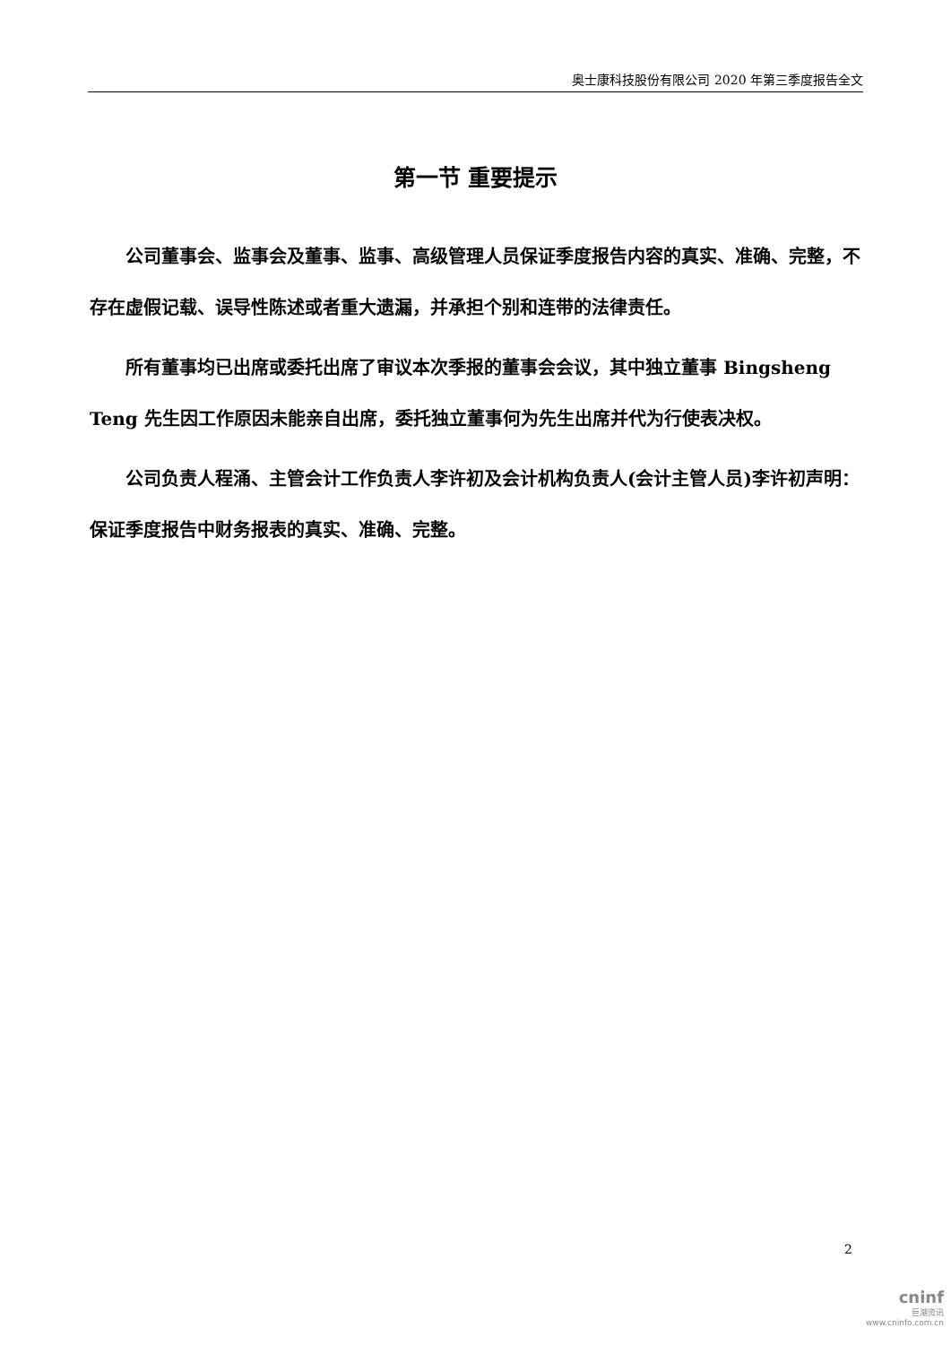奥士康科技股份有限公司 2020 年第三季度报告全文
第一节 重要提示
公司董事会、监事会及董事、监事、高级管理人员保证季度报告内容的真实、准确、完整，不存在虚假记载、误导性陈述或者重大遗漏，并承担个别和连带的法律责任。
所有董事均已出席或委托出席了审议本次季报的董事会会议，其中独立董事 Bingsheng Teng 先生因工作原因未能亲自出席，委托独立董事何为先生出席并代为行使表决权。
公司负责人程涌、主管会计工作负责人李许初及会计机构负责人(会计主管人员)李许初声明：保证季度报告中财务报表的真实、准确、完整。
2
cninf
巨潮资讯
www.cninfo.com.cn